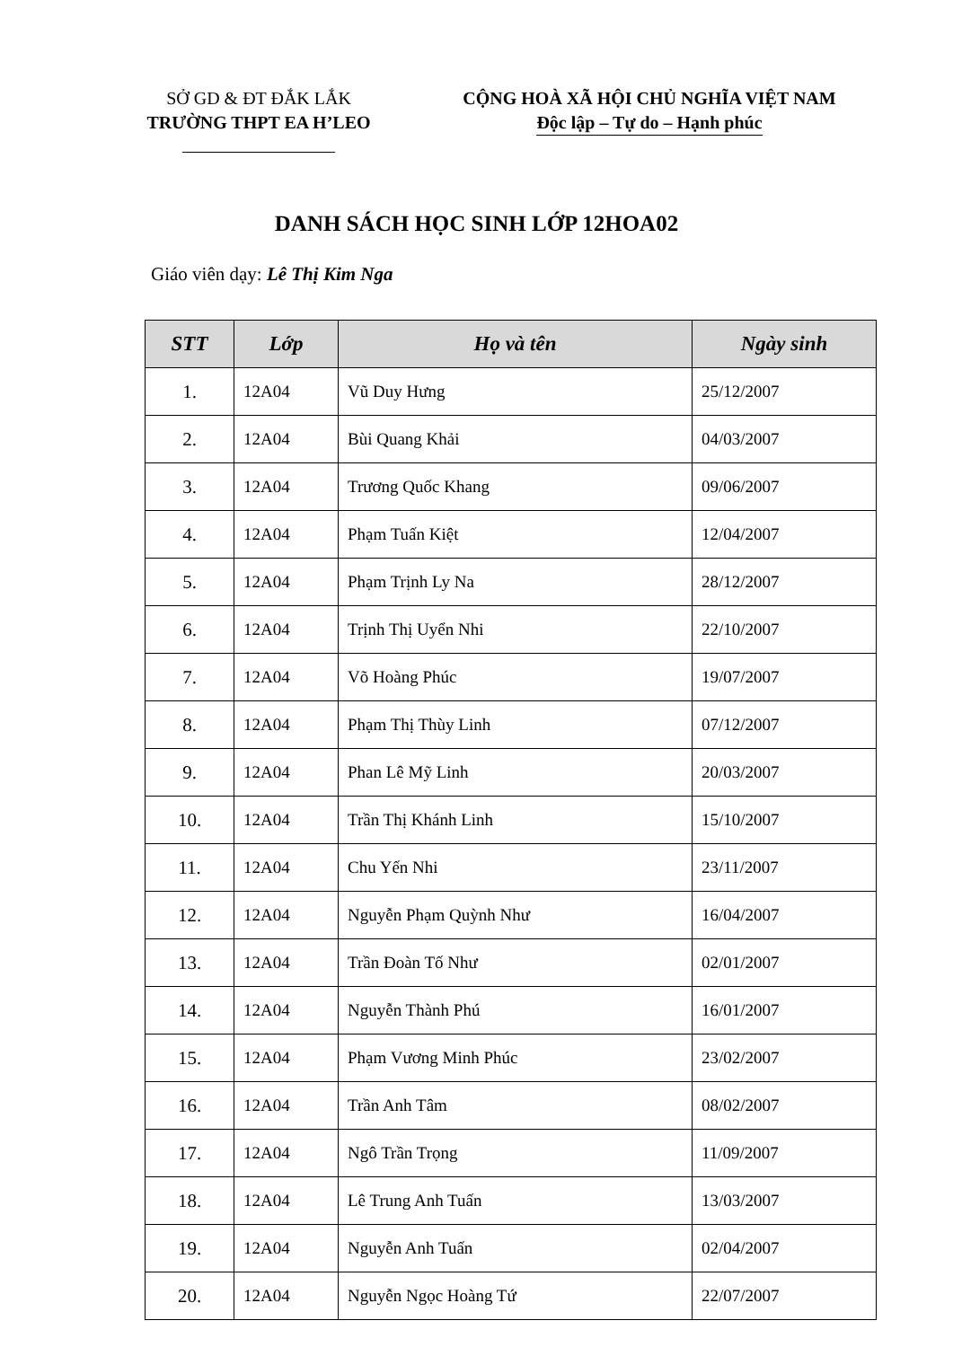SỞ GD & ĐT ĐẮK LẮK
TRƯỜNG THPT EA H’LEO
CỘNG HOÀ XÃ HỘI CHỦ NGHĨA VIỆT NAM
Độc lập – Tự do – Hạnh phúc
DANH SÁCH HỌC SINH LỚP 12HOA02
Giáo viên dạy: Lê Thị Kim Nga
| STT | Lớp | Họ và tên | Ngày sinh |
| --- | --- | --- | --- |
| 1. | 12A04 | Vũ Duy Hưng | 25/12/2007 |
| 2. | 12A04 | Bùi Quang Khải | 04/03/2007 |
| 3. | 12A04 | Trương Quốc Khang | 09/06/2007 |
| 4. | 12A04 | Phạm Tuấn Kiệt | 12/04/2007 |
| 5. | 12A04 | Phạm Trịnh Ly Na | 28/12/2007 |
| 6. | 12A04 | Trịnh Thị Uyển Nhi | 22/10/2007 |
| 7. | 12A04 | Võ Hoàng Phúc | 19/07/2007 |
| 8. | 12A04 | Phạm Thị Thùy Linh | 07/12/2007 |
| 9. | 12A04 | Phan Lê Mỹ Linh | 20/03/2007 |
| 10. | 12A04 | Trần Thị Khánh Linh | 15/10/2007 |
| 11. | 12A04 | Chu Yến Nhi | 23/11/2007 |
| 12. | 12A04 | Nguyễn Phạm Quỳnh Như | 16/04/2007 |
| 13. | 12A04 | Trần Đoàn Tố Như | 02/01/2007 |
| 14. | 12A04 | Nguyễn Thành Phú | 16/01/2007 |
| 15. | 12A04 | Phạm Vương Minh Phúc | 23/02/2007 |
| 16. | 12A04 | Trần Anh Tâm | 08/02/2007 |
| 17. | 12A04 | Ngô Trần Trọng | 11/09/2007 |
| 18. | 12A04 | Lê Trung Anh Tuấn | 13/03/2007 |
| 19. | 12A04 | Nguyễn Anh Tuấn | 02/04/2007 |
| 20. | 12A04 | Nguyễn Ngọc Hoàng Tứ | 22/07/2007 |